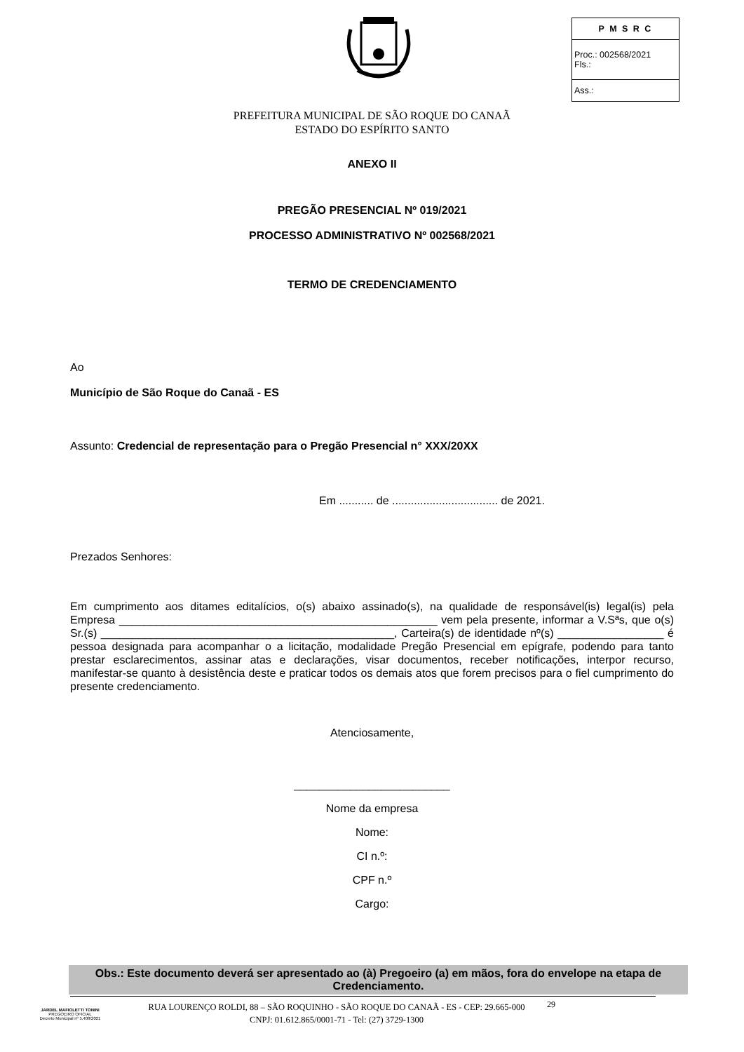| P M S R C |
| --- |
| Proc.: 002568/2021 Fls.: |
| Ass.: |
PREFEITURA MUNICIPAL DE SÃO ROQUE DO CANAÃ
ESTADO DO ESPÍRITO SANTO
ANEXO II
PREGÃO PRESENCIAL Nº 019/2021
PROCESSO ADMINISTRATIVO Nº 002568/2021
TERMO DE CREDENCIAMENTO
Ao
Município de São Roque do Canaã - ES
Assunto: Credencial de representação para o Pregão Presencial n° XXX/20XX
Em ........... de .................................. de 2021.
Prezados Senhores:
Em cumprimento aos ditames editalícios, o(s) abaixo assinado(s), na qualidade de responsável(is) legal(is) pela Empresa ___________________________________________________ vem pela presente, informar a V.Sªs, que o(s) Sr.(s) _______________________________________________, Carteira(s) de identidade nº(s) _________________ é pessoa designada para acompanhar o a licitação, modalidade Pregão Presencial em epígrafe, podendo para tanto prestar esclarecimentos, assinar atas e declarações, visar documentos, receber notificações, interpor recurso, manifestar-se quanto à desistência deste e praticar todos os demais atos que forem precisos para o fiel cumprimento do presente credenciamento.
Atenciosamente,
_________________________
Nome da empresa
Nome:
CI n.º:
CPF n.º
Cargo:
Obs.: Este documento deverá ser apresentado ao (à) Pregoeiro (a) em mãos, fora do envelope na etapa de Credenciamento.
JARDEL MAFIOLETTI TONINI
PREGOEIRO OFICIAL
Decreto Municipal nº 5.408/2021
RUA LOURENÇO ROLDI, 88 – SÃO ROQUINHO - SÃO ROQUE DO CANAÃ - ES - CEP: 29.665-000
CNPJ: 01.612.865/0001-71 - Tel: (27) 3729-1300
29